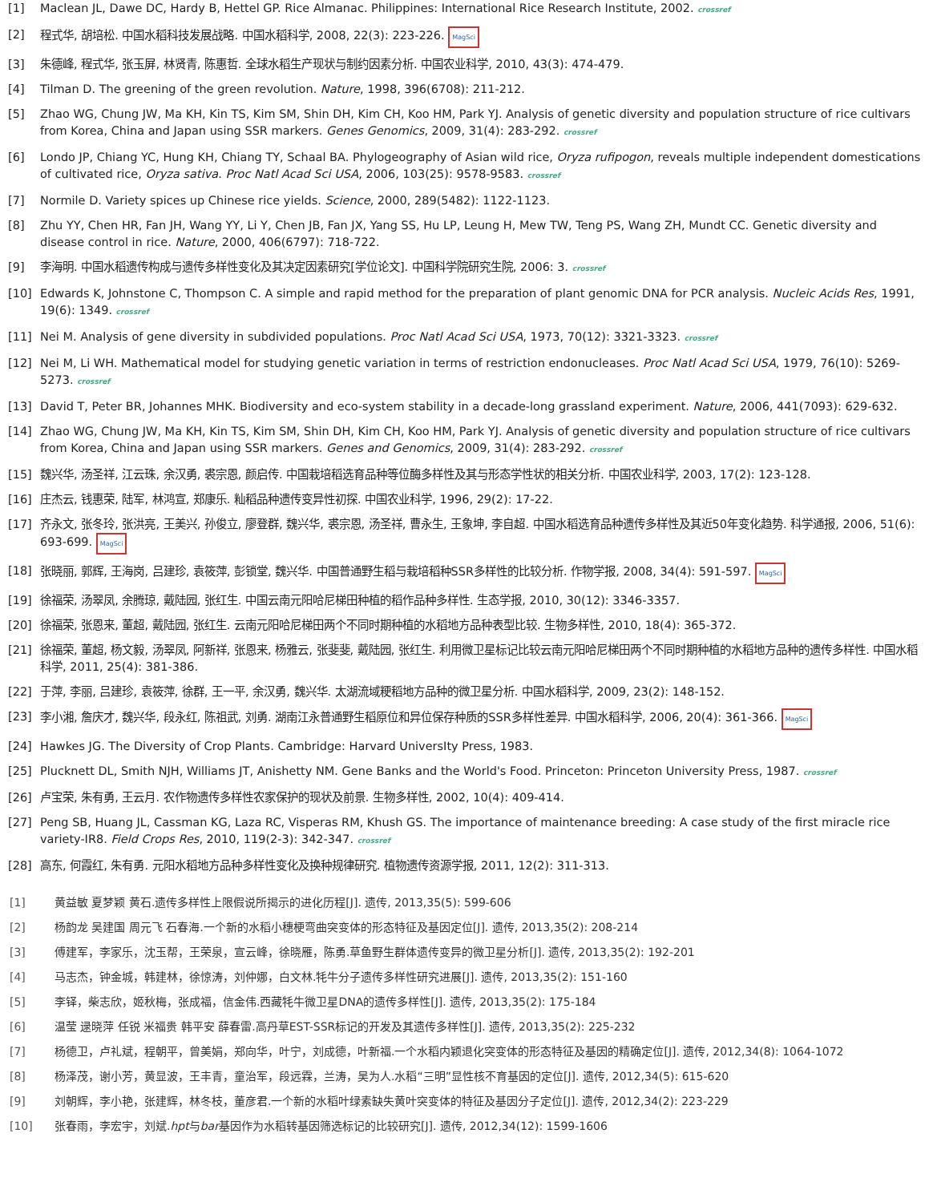[1] Maclean JL, Dawe DC, Hardy B, Hettel GP. Rice Almanac. Philippines: International Rice Research Institute, 2002. crossref
[2] 程式华, 胡培松. 中国水稻科技发展战略. 中国水稻科学, 2008, 22(3): 223-226. MagSci
[3] 朱德峰, 程式华, 张玉屏, 林贤青, 陈惠哲. 全球水稻生产现状与制约因素分析. 中国农业科学, 2010, 43(3): 474-479.
[4] Tilman D. The greening of the green revolution. Nature, 1998, 396(6708): 211-212.
[5] Zhao WG, Chung JW, Ma KH, Kin TS, Kim SM, Shin DH, Kim CH, Koo HM, Park YJ. Analysis of genetic diversity and population structure of rice cultivars from Korea, China and Japan using SSR markers. Genes Genomics, 2009, 31(4): 283-292. crossref
[6] Londo JP, Chiang YC, Hung KH, Chiang TY, Schaal BA. Phylogeography of Asian wild rice, Oryza rufipogon, reveals multiple independent domestications of cultivated rice, Oryza sativa. Proc Natl Acad Sci USA, 2006, 103(25): 9578-9583. crossref
[7] Normile D. Variety spices up Chinese rice yields. Science, 2000, 289(5482): 1122-1123.
[8] Zhu YY, Chen HR, Fan JH, Wang YY, Li Y, Chen JB, Fan JX, Yang SS, Hu LP, Leung H, Mew TW, Teng PS, Wang ZH, Mundt CC. Genetic diversity and disease control in rice. Nature, 2000, 406(6797): 718-722.
[9] 李海明. 中国水稻遗传构成与遗传多样性变化及其决定因素研究[学位论文]. 中国科学院研究生院, 2006: 3. crossref
[10] Edwards K, Johnstone C, Thompson C. A simple and rapid method for the preparation of plant genomic DNA for PCR analysis. Nucleic Acids Res, 1991, 19(6): 1349. crossref
[11] Nei M. Analysis of gene diversity in subdivided populations. Proc Natl Acad Sci USA, 1973, 70(12): 3321-3323. crossref
[12] Nei M, Li WH. Mathematical model for studying genetic variation in terms of restriction endonucleases. Proc Natl Acad Sci USA, 1979, 76(10): 5269-5273. crossref
[13] David T, Peter BR, Johannes MHK. Biodiversity and eco-system stability in a decade-long grassland experiment. Nature, 2006, 441(7093): 629-632.
[14] Zhao WG, Chung JW, Ma KH, Kin TS, Kim SM, Shin DH, Kim CH, Koo HM, Park YJ. Analysis of genetic diversity and population structure of rice cultivars from Korea, China and Japan using SSR markers. Genes and Genomics, 2009, 31(4): 283-292. crossref
[15] 魏兴华, 汤圣祥, 江云珠, 余汉勇, 裘宗恩, 颜启传. 中国栽培稻选育品种等位酶多样性及其与形态学性状的相关分析. 中国农业科学, 2003, 17(2): 123-128.
[16] 庄杰云, 钱惠荣, 陆军, 林鸿宣, 郑康乐. 籼稻品种遗传变异性初探. 中国农业科学, 1996, 29(2): 17-22.
[17] 齐永文, 张冬玲, 张洪亮, 王美兴, 孙俊立, 廖登群, 魏兴华, 裘宗恩, 汤圣祥, 曹永生, 王象坤, 李自超. 中国水稻选育品种遗传多样性及其近50年变化趋势. 科学通报, 2006, 51(6): 693-699. MagSci
[18] 张晓丽, 郭辉, 王海岗, 吕建珍, 袁筱萍, 彭锁堂, 魏兴华. 中国普通野生稻与栽培稻种SSR多样性的比较分析. 作物学报, 2008, 34(4): 591-597. MagSci
[19] 徐福荣, 汤翠凤, 余腾琼, 戴陆园, 张红生. 中国云南元阳哈尼梯田种植的稻作品种多样性. 生态学报, 2010, 30(12): 3346-3357.
[20] 徐福荣, 张恩来, 董超, 戴陆园, 张红生. 云南元阳哈尼梯田两个不同时期种植的水稻地方品种表型比较. 生物多样性, 2010, 18(4): 365-372.
[21] 徐福荣, 董超, 杨文毅, 汤翠凤, 阿新祥, 张恩来, 杨雅云, 张斐斐, 戴陆园, 张红生. 利用微卫星标记比较云南元阳哈尼梯田两个不同时期种植的水稻地方品种的遗传多样性. 中国水稻科学, 2011, 25(4): 381-386.
[22] 于萍, 李丽, 吕建珍, 袁筱萍, 徐群, 王一平, 余汉勇, 魏兴华. 太湖流域粳稻地方品种的微卫星分析. 中国水稻科学, 2009, 23(2): 148-152.
[23] 李小湘, 詹庆才, 魏兴华, 段永红, 陈祖武, 刘勇. 湖南江永普通野生稻原位和异位保存种质的SSR多样性差异. 中国水稻科学, 2006, 20(4): 361-366. MagSci
[24] Hawkes JG. The Diversity of Crop Plants. Cambridge: Harvard UniversIty Press, 1983.
[25] Plucknett DL, Smith NJH, Williams JT, Anishetty NM. Gene Banks and the World's Food. Princeton: Princeton University Press, 1987. crossref
[26] 卢宝荣, 朱有勇, 王云月. 农作物遗传多样性农家保护的现状及前景. 生物多样性, 2002, 10(4): 409-414.
[27] Peng SB, Huang JL, Cassman KG, Laza RC, Visperas RM, Khush GS. The importance of maintenance breeding: A case study of the first miracle rice variety-IR8. Field Crops Res, 2010, 119(2-3): 342-347. crossref
[28] 高东, 何霞红, 朱有勇. 元阳水稻地方品种多样性变化及换种规律研究. 植物遗传资源学报, 2011, 12(2): 311-313.
| [1] | 黄益敏 夏梦颖 黄石.遗传多样性上限假说所揭示的进化历程[J]. 遗传, 2013,35(5): 599-606 |
| [2] | 杨韵龙 吴建国 周元飞 石春海.一个新的水稻小穗梗弯曲突变体的形态特征及基因定位[J]. 遗传, 2013,35(2): 208-214 |
| [3] | 傅建军，李家乐，沈玉帮，王荣泉，宣云峰，徐晓雁，陈勇.草鱼野生群体遗传变异的微卫星分析[J]. 遗传, 2013,35(2): 192-201 |
| [4] | 马志杰，钟金城，韩建林，徐惊涛，刘仲娜，白文林.牦牛分子遗传多样性研究进展[J]. 遗传, 2013,35(2): 151-160 |
| [5] | 李铎，柴志欣，姬秋梅，张成福，信金伟.西藏牦牛微卫星DNA的遗传多样性[J]. 遗传, 2013,35(2): 175-184 |
| [6] | 温莹 逯晓萍 任锐 米福贵 韩平安 薛春雷.高丹草EST-SSR标记的开发及其遗传多样性[J]. 遗传, 2013,35(2): 225-232 |
| [7] | 杨德卫，卢礼斌，程朝平，曾美娟，郑向华，叶宁，刘成德，叶新福.一个水稻内颖退化突变体的形态特征及基因的精确定位[J]. 遗传, 2012,34(8): 1064-1072 |
| [8] | 杨泽茂，谢小芳，黄显波，王丰青，童治军，段远霖，兰涛，吴为人.水稻“三明”显性核不育基因的定位[J]. 遗传, 2012,34(5): 615-620 |
| [9] | 刘朝辉，李小艳，张建辉，林冬枝，董彦君.一个新的水稻叶绿素缺失黄叶突变体的特征及基因分子定位[J]. 遗传, 2012,34(2): 223-229 |
| [10] | 张春雨，李宏宇，刘斌. hpt 与 bar 基因作为水稻转基因筛选标记的比较研究[J]. 遗传, 2012,34(12): 1599-1606 |